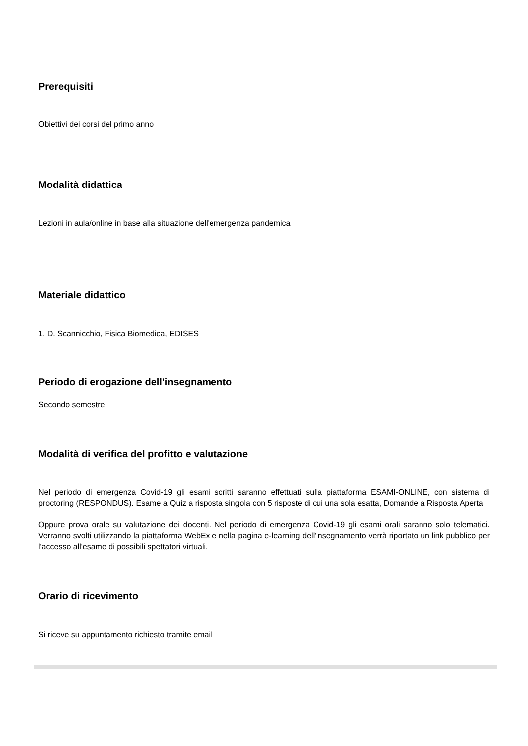Prerequisiti
Obiettivi dei corsi del primo anno
Modalità didattica
Lezioni in aula/online in base alla situazione dell'emergenza pandemica
Materiale didattico
1. D. Scannicchio, Fisica Biomedica, EDISES
Periodo di erogazione dell'insegnamento
Secondo semestre
Modalità di verifica del profitto e valutazione
Nel periodo di emergenza Covid-19 gli esami scritti saranno effettuati sulla piattaforma ESAMI-ONLINE, con sistema di proctoring (RESPONDUS). Esame a Quiz a risposta singola con 5 risposte di cui una sola esatta, Domande a Risposta Aperta
Oppure prova orale su valutazione dei docenti. Nel periodo di emergenza Covid-19 gli esami orali saranno solo telematici. Verranno svolti utilizzando la piattaforma WebEx e nella pagina e-learning dell'insegnamento verrà riportato un link pubblico per l'accesso all'esame di possibili spettatori virtuali.
Orario di ricevimento
Si riceve su appuntamento richiesto tramite email